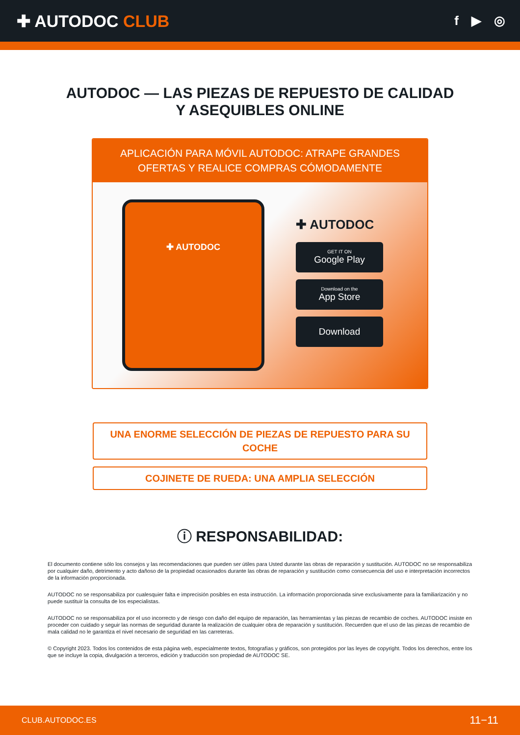✚ AUTODOC CLUB
f ▶ ◎
AUTODOC — LAS PIEZAS DE REPUESTO DE CALIDAD
Y ASEQUIBLES ONLINE
APLICACIÓN PARA MÓVIL AUTODOC: ATRAPE GRANDES OFERTAS Y REALICE COMPRAS CÓMODAMENTE
✚ AUTODOC
✚ AUTODOC
GET IT ON
Google Play
Download on the
App Store
Download
UNA ENORME SELECCIÓN DE PIEZAS DE REPUESTO PARA SU COCHE
COJINETE DE RUEDA: UNA AMPLIA SELECCIÓN
ⓘ RESPONSABILIDAD:
El documento contiene sólo los consejos y las recomendaciones que pueden ser útiles para Usted durante las obras de reparación y sustitución. AUTODOC no se responsabiliza por cualquier daño, detrimento y acto dañoso de la propiedad ocasionados durante las obras de reparación y sustitución como consecuencia del uso e interpretación incorrectos de la información proporcionada.
AUTODOC no se responsabiliza por cualesquier falta e imprecisión posibles en esta instrucción. La información proporcionada sirve exclusivamente para la familiarización y no puede sustituir la consulta de los especialistas.
AUTODOC no se responsabiliza por el uso incorrecto y de riesgo con daño del equipo de reparación, las herramientas y las piezas de recambio de coches. AUTODOC insiste en proceder con cuidado y seguir las normas de seguridad durante la realización de cualquier obra de reparación y sustitución. Recuerden que el uso de las piezas de recambio de mala calidad no le garantiza el nivel necesario de seguridad en las carreteras.
© Copyright 2023. Todos los contenidos de esta página web, especialmente textos, fotografías y gráficos, son protegidos por las leyes de copyright. Todos los derechos, entre los que se incluye la copia, divulgación a terceros, edición y traducción son propiedad de AUTODOC SE.
CLUB.AUTODOC.ES 11−11